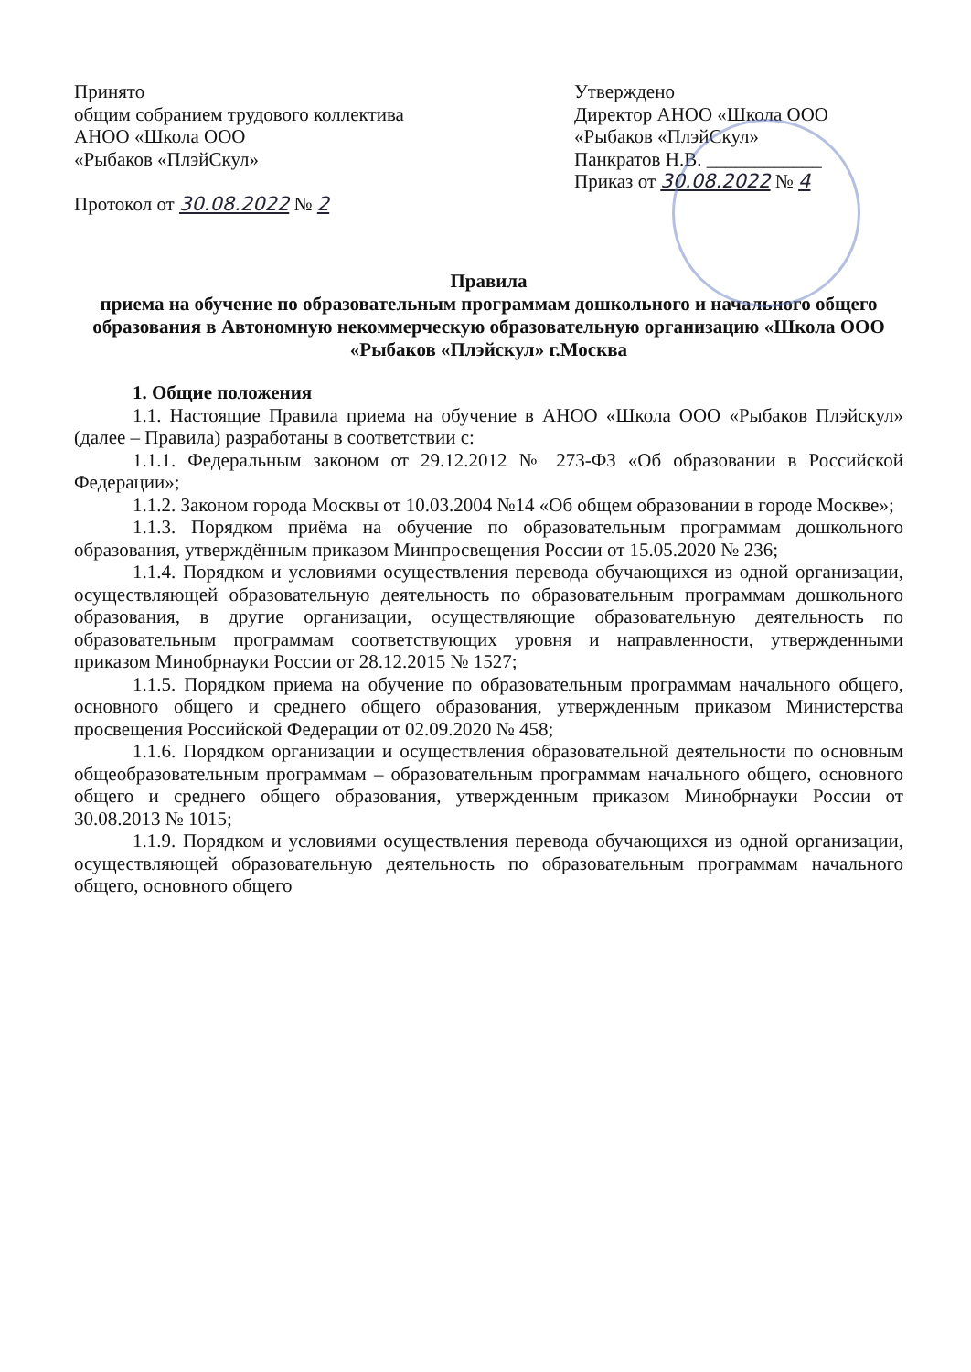Принято
общим собранием трудового коллектива
АНОО «Школа ООО
«Рыбаков «ПлэйСкул»
Протокол от 30.08.2022 № 2
Утверждено
Директор АНОО «Школа ООО
«Рыбаков «ПлэйСкул»
Панкратов Н.В. ____________
Приказ от 30.08.2022 № 4
Правила
приема на обучение по образовательным программам дошкольного и начального общего образования в Автономную некоммерческую образовательную организацию «Школа ООО «Рыбаков «Плэйскул» г.Москва
1. Общие положения
1.1. Настоящие Правила приема на обучение в АНОО «Школа ООО «Рыбаков Плэйскул» (далее – Правила) разработаны в соответствии с:
1.1.1. Федеральным законом от 29.12.2012 № 273-ФЗ «Об образовании в Российской Федерации»;
1.1.2. Законом города Москвы от 10.03.2004 №14 «Об общем образовании в городе Москве»;
1.1.3. Порядком приёма на обучение по образовательным программам дошкольного образования, утверждённым приказом Минпросвещения России от 15.05.2020 № 236;
1.1.4. Порядком и условиями осуществления перевода обучающихся из одной организации, осуществляющей образовательную деятельность по образовательным программам дошкольного образования, в другие организации, осуществляющие образовательную деятельность по образовательным программам соответствующих уровня и направленности, утвержденными приказом Минобрнауки России от 28.12.2015 № 1527;
1.1.5. Порядком приема на обучение по образовательным программам начального общего, основного общего и среднего общего образования, утвержденным приказом Министерства просвещения Российской Федерации от 02.09.2020 № 458;
1.1.6. Порядком организации и осуществления образовательной деятельности по основным общеобразовательным программам – образовательным программам начального общего, основного общего и среднего общего образования, утвержденным приказом Минобрнауки России от 30.08.2013 № 1015;
1.1.9. Порядком и условиями осуществления перевода обучающихся из одной организации, осуществляющей образовательную деятельность по образовательным программам начального общего, основного общего